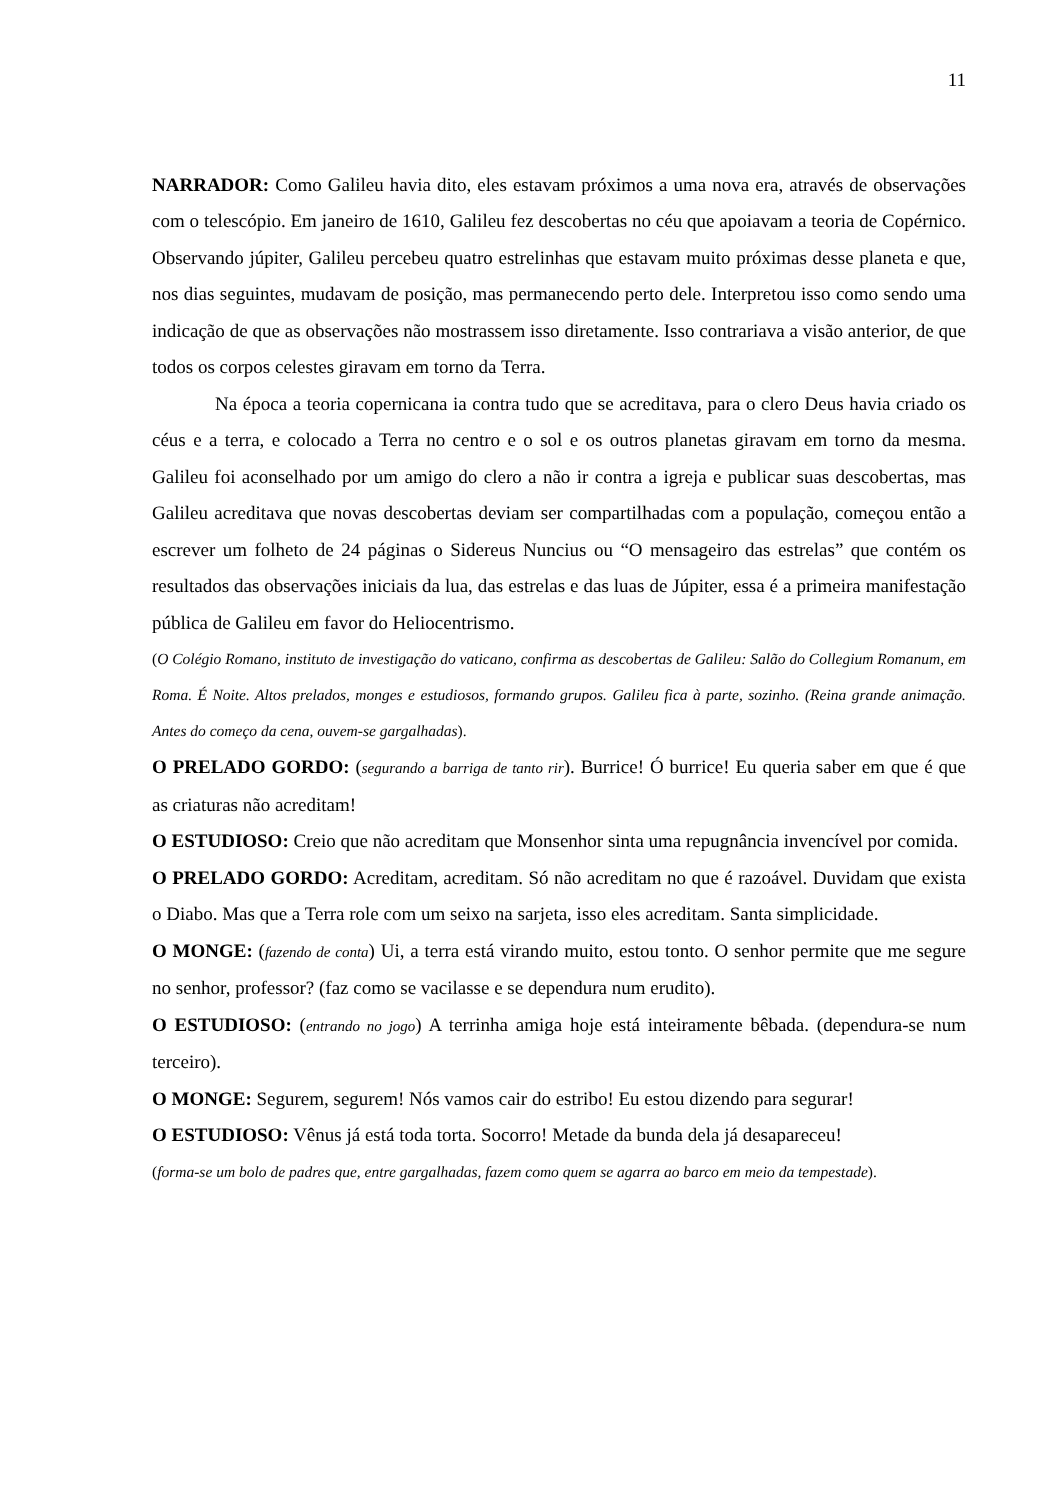11
NARRADOR: Como Galileu havia dito, eles estavam próximos a uma nova era, através de observações com o telescópio. Em janeiro de 1610, Galileu fez descobertas no céu que apoiavam a teoria de Copérnico. Observando júpiter, Galileu percebeu quatro estrelinhas que estavam muito próximas desse planeta e que, nos dias seguintes, mudavam de posição, mas permanecendo perto dele. Interpretou isso como sendo uma indicação de que as observações não mostrassem isso diretamente. Isso contrariava a visão anterior, de que todos os corpos celestes giravam em torno da Terra.
Na época a teoria copernicana ia contra tudo que se acreditava, para o clero Deus havia criado os céus e a terra, e colocado a Terra no centro e o sol e os outros planetas giravam em torno da mesma. Galileu foi aconselhado por um amigo do clero a não ir contra a igreja e publicar suas descobertas, mas Galileu acreditava que novas descobertas deviam ser compartilhadas com a população, começou então a escrever um folheto de 24 páginas o Sidereus Nuncius ou “O mensageiro das estrelas” que contém os resultados das observações iniciais da lua, das estrelas e das luas de Júpiter, essa é a primeira manifestação pública de Galileu em favor do Heliocentrismo.
(O Colégio Romano, instituto de investigação do vaticano, confirma as descobertas de Galileu: Salão do Collegium Romanum, em Roma. É Noite. Altos prelados, monges e estudiosos, formando grupos. Galileu fica à parte, sozinho. (Reina grande animação. Antes do começo da cena, ouvem-se gargalhadas).
O PRELADO GORDO: (segurando a barriga de tanto rir). Burrice! Ó burrice! Eu queria saber em que é que as criaturas não acreditam!
O ESTUDIOSO: Creio que não acreditam que Monsenhor sinta uma repugnância invencível por comida.
O PRELADO GORDO: Acreditam, acreditam. Só não acreditam no que é razoável. Duvidam que exista o Diabo. Mas que a Terra role com um seixo na sarjeta, isso eles acreditam. Santa simplicidade.
O MONGE: (fazendo de conta) Ui, a terra está virando muito, estou tonto. O senhor permite que me segure no senhor, professor? (faz como se vacilasse e se dependura num erudito).
O ESTUDIOSO: (entrando no jogo) A terrinha amiga hoje está inteiramente bêbada. (dependura-se num terceiro).
O MONGE: Segurem, segurem! Nós vamos cair do estribo! Eu estou dizendo para segurar!
O ESTUDIOSO: Vênus já está toda torta. Socorro! Metade da bunda dela já desapareceu!
(forma-se um bolo de padres que, entre gargalhadas, fazem como quem se agarra ao barco em meio da tempestade).